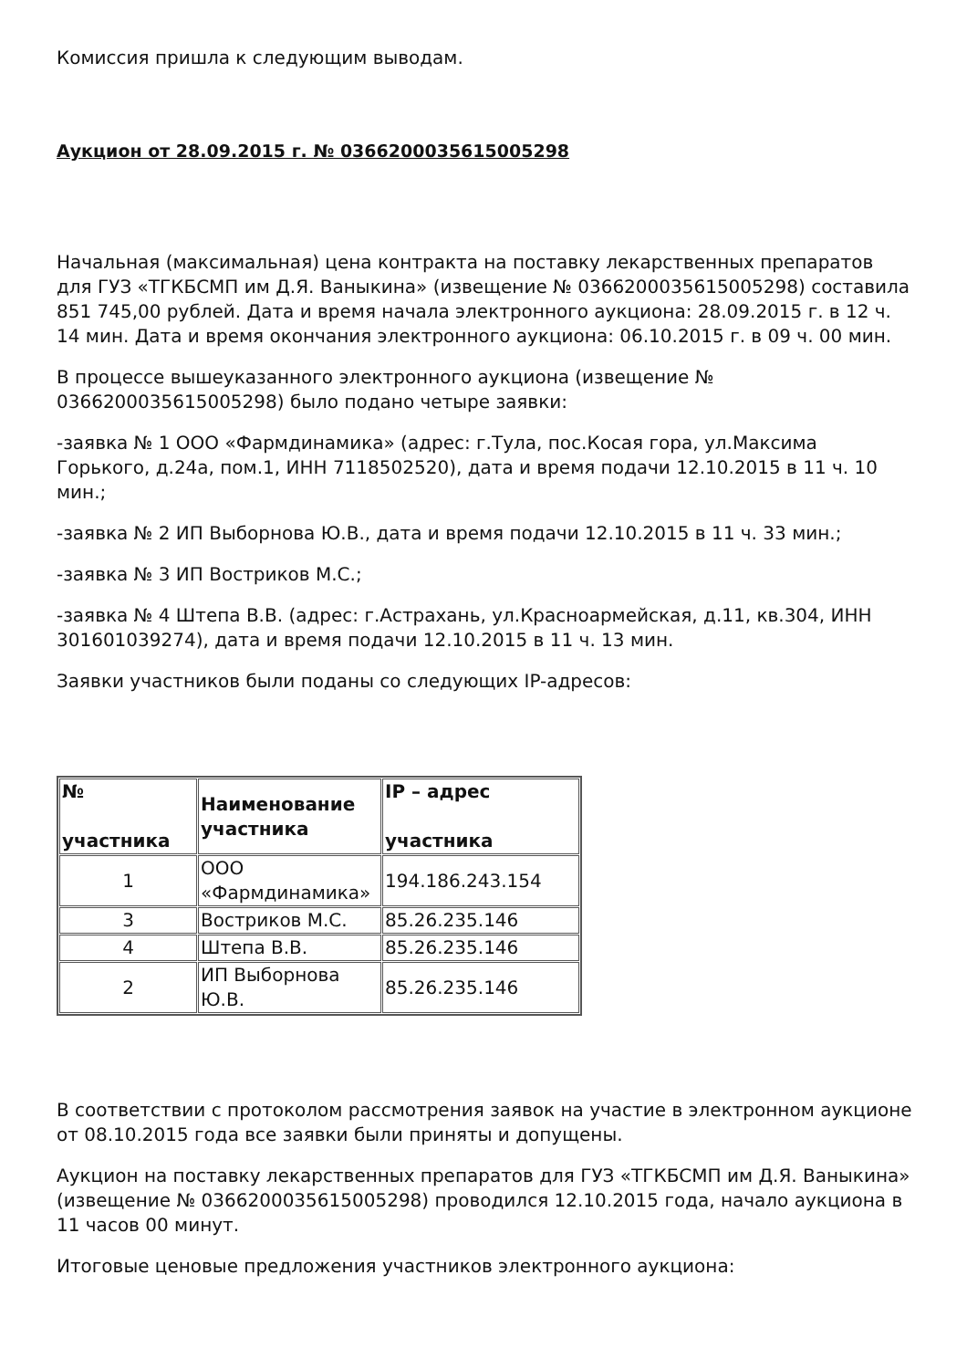Комиссия пришла к следующим выводам.
Аукцион от 28.09.2015 г. № 0366200035615005298
Начальная (максимальная) цена контракта на поставку лекарственных препаратов для ГУЗ «ТГКБСМП им Д.Я. Ваныкина» (извещение № 0366200035615005298) составила 851 745,00 рублей. Дата и время начала электронного аукциона: 28.09.2015 г. в 12 ч. 14 мин. Дата и время окончания электронного аукциона: 06.10.2015 г. в 09 ч. 00 мин.
В процессе вышеуказанного электронного аукциона (извещение № 0366200035615005298) было подано четыре заявки:
-заявка № 1 ООО «Фармдинамика» (адрес: г.Тула, пос.Косая гора, ул.Максима Горького, д.24а, пом.1, ИНН 7118502520), дата и время подачи 12.10.2015 в 11 ч. 10 мин.;
-заявка № 2 ИП Выборнова Ю.В., дата и время подачи 12.10.2015 в 11 ч. 33 мин.;
-заявка № 3 ИП Востриков М.С.;
-заявка № 4 Штепа В.В. (адрес: г.Астрахань, ул.Красноармейская, д.11, кв.304, ИНН 301601039274), дата и время подачи 12.10.2015 в 11 ч. 13 мин.
Заявки участников были поданы со следующих IP-адресов:
| № участника | Наименование участника | IP – адрес участника |
| --- | --- | --- |
| 1 | ООО «Фармдинамика» | 194.186.243.154 |
| 3 | Востриков М.С. | 85.26.235.146 |
| 4 | Штепа В.В. | 85.26.235.146 |
| 2 | ИП Выборнова Ю.В. | 85.26.235.146 |
В соответствии с протоколом рассмотрения заявок на участие в электронном аукционе от 08.10.2015 года все заявки были приняты и допущены.
Аукцион на поставку лекарственных препаратов для ГУЗ «ТГКБСМП им Д.Я. Ваныкина» (извещение № 0366200035615005298) проводился 12.10.2015 года, начало аукциона в 11 часов 00 минут.
Итоговые ценовые предложения участников электронного аукциона: